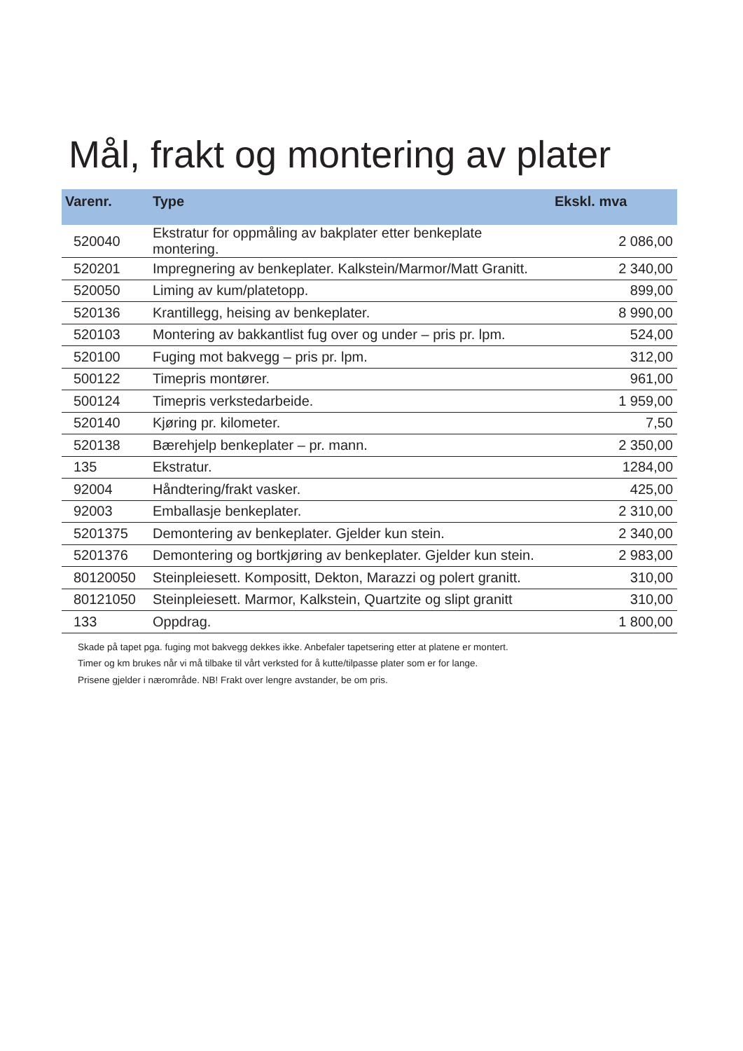Mål, frakt og montering av plater
| Varenr. | Type | Ekskl. mva |
| --- | --- | --- |
| 520040 | Ekstratur for oppmåling av bakplater etter benkeplate montering. | 2 086,00 |
| 520201 | Impregnering av benkeplater. Kalkstein/Marmor/Matt Granitt. | 2 340,00 |
| 520050 | Liming av kum/platetopp. | 899,00 |
| 520136 | Krantillegg, heising av benkeplater. | 8 990,00 |
| 520103 | Montering av bakkantlist fug over og under – pris pr. lpm. | 524,00 |
| 520100 | Fuging mot bakvegg – pris pr. lpm. | 312,00 |
| 500122 | Timepris montører. | 961,00 |
| 500124 | Timepris verkstedarbeide. | 1 959,00 |
| 520140 | Kjøring pr. kilometer. | 7,50 |
| 520138 | Bærehjelp benkeplater – pr. mann. | 2 350,00 |
| 135 | Ekstratur. | 1284,00 |
| 92004 | Håndtering/frakt vasker. | 425,00 |
| 92003 | Emballasje benkeplater. | 2 310,00 |
| 5201375 | Demontering av benkeplater. Gjelder kun stein. | 2 340,00 |
| 5201376 | Demontering og bortkjøring av benkeplater. Gjelder kun stein. | 2 983,00 |
| 80120050 | Steinpleiesett. Kompositt, Dekton, Marazzi og polert granitt. | 310,00 |
| 80121050 | Steinpleiesett. Marmor, Kalkstein, Quartzite og slipt granitt | 310,00 |
| 133 | Oppdrag. | 1 800,00 |
Skade på tapet pga. fuging mot bakvegg dekkes ikke. Anbefaler tapetsering etter at platene er montert.
Timer og km brukes når vi må tilbake til vårt verksted for å kutte/tilpasse plater som er for lange.
Prisene gjelder i nærområde. NB! Frakt over lengre avstander, be om pris.